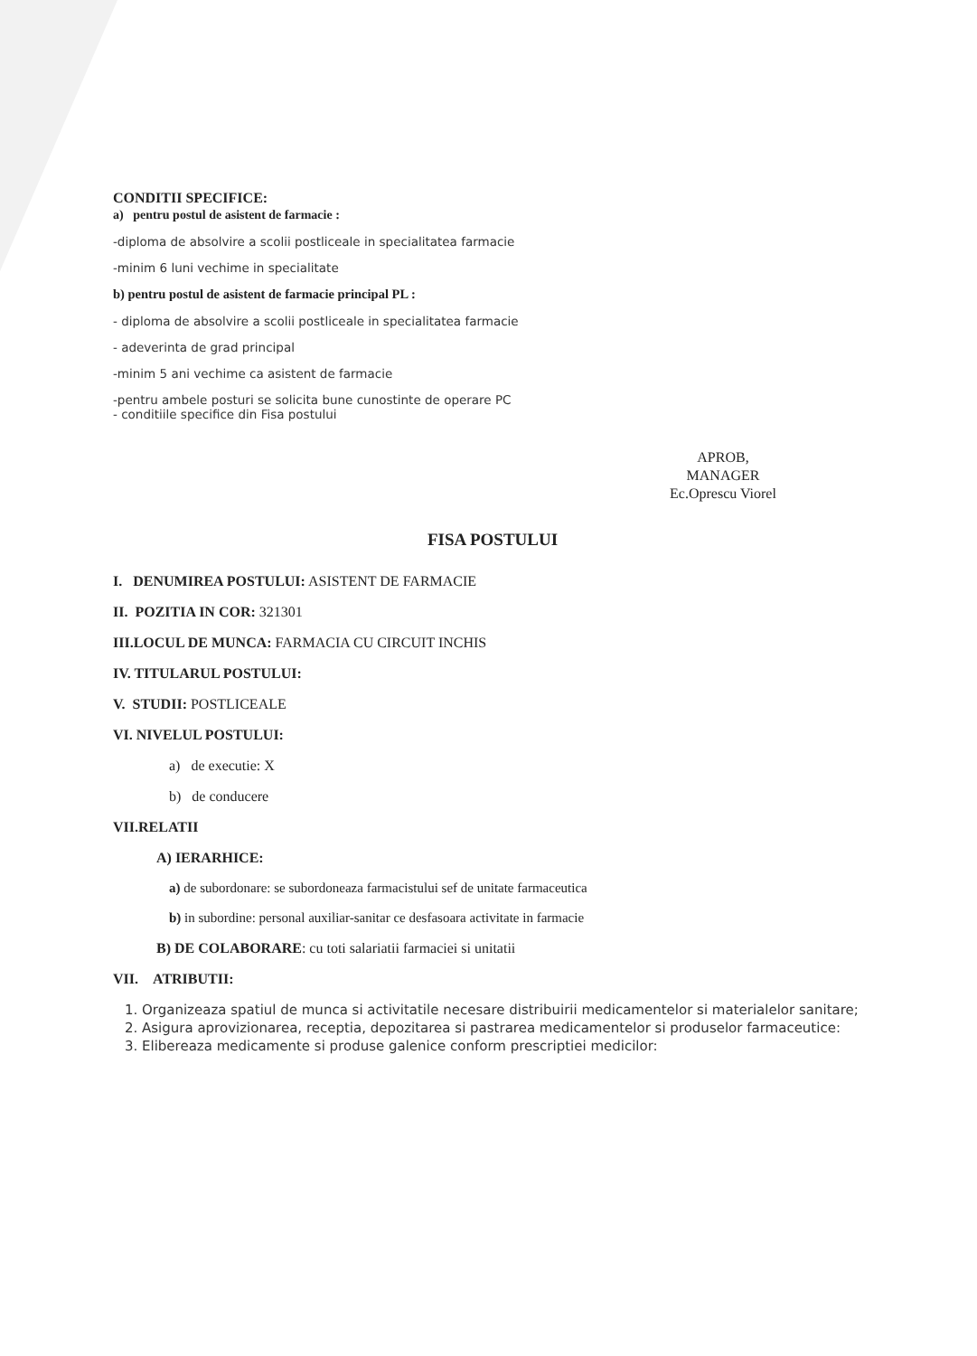CONDITII SPECIFICE:
a) pentru postul de asistent de farmacie :
-diploma de absolvire a scolii postliceale in specialitatea farmacie
-minim 6 luni vechime in specialitate
b) pentru postul de asistent de farmacie principal PL :
- diploma de absolvire a scolii postliceale in specialitatea farmacie
- adeverinta de grad principal
-minim 5 ani vechime ca asistent de farmacie
-pentru ambele posturi se solicita bune cunostinte de operare PC
- conditiile specifice din Fisa postului
APROB,
MANAGER
Ec.Oprescu Viorel
FISA POSTULUI
I. DENUMIREA POSTULUI: ASISTENT DE FARMACIE
II. POZITIA IN COR: 321301
III.LOCUL DE MUNCA: FARMACIA CU CIRCUIT INCHIS
IV. TITULARUL POSTULUI:
V. STUDII: POSTLICEALE
VI. NIVELUL POSTULUI:
a) de executie: X
b) de conducere
VII.RELATII
A) IERARHICE:
a) de subordonare: se subordoneaza farmacistului sef de unitate farmaceutica
b) in subordine: personal auxiliar-sanitar ce desfasoara activitate in farmacie
B) DE COLABORARE: cu toti salariatii farmaciei si unitatii
VII. ATRIBUTII:
1. Organizeaza spatiul de munca si activitatile necesare distribuirii medicamentelor si materialelor sanitare;
2. Asigura aprovizionarea, receptia, depozitarea si pastrarea medicamentelor si produselor farmaceutice:
3. Elibereaza medicamente si produse galenice conform prescriptiei medicilor: